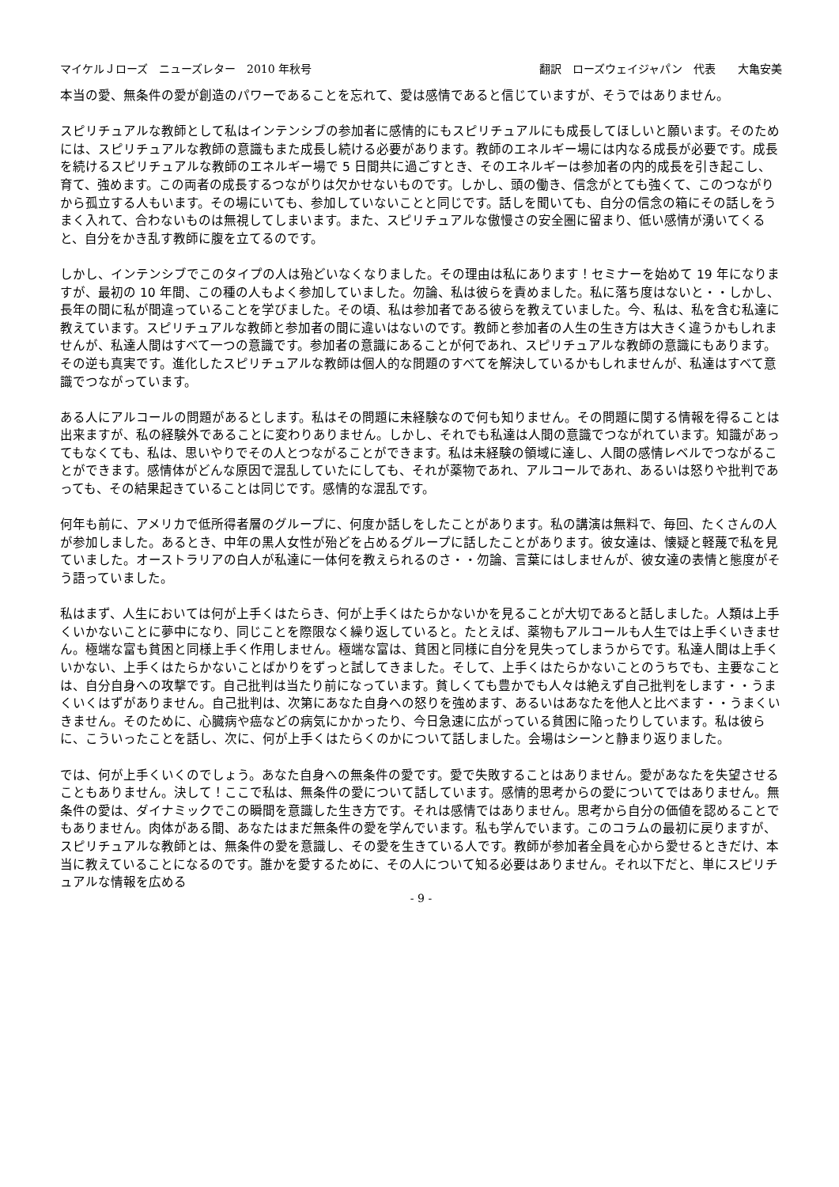マイケルＪローズ　ニューズレター　2010 年秋号 翻訳　ローズウェイジャパン　代表　　大亀安美
本当の愛、無条件の愛が創造のパワーであることを忘れて、愛は感情であると信じていますが、そうではありません。
スピリチュアルな教師として私はインテンシブの参加者に感情的にもスピリチュアルにも成長してほしいと願います。そのためには、スピリチュアルな教師の意識もまた成長し続ける必要があります。教師のエネルギー場には内なる成長が必要です。成長を続けるスピリチュアルな教師のエネルギー場で 5 日間共に過ごすとき、そのエネルギーは参加者の内的成長を引き起こし、育て、強めます。この両者の成長するつながりは欠かせないものです。しかし、頭の働き、信念がとても強くて、このつながりから孤立する人もいます。その場にいても、参加していないことと同じです。話しを聞いても、自分の信念の箱にその話しをうまく入れて、合わないものは無視してしまいます。また、スピリチュアルな傲慢さの安全圏に留まり、低い感情が湧いてくると、自分をかき乱す教師に腹を立てるのです。
しかし、インテンシブでこのタイプの人は殆どいなくなりました。その理由は私にあります！セミナーを始めて 19 年になりますが、最初の 10 年間、この種の人もよく参加していました。勿論、私は彼らを責めました。私に落ち度はないと・・しかし、長年の間に私が間違っていることを学びました。その頃、私は参加者である彼らを教えていました。今、私は、私を含む私達に教えています。スピリチュアルな教師と参加者の間に違いはないのです。教師と参加者の人生の生き方は大きく違うかもしれませんが、私達人間はすべて一つの意識です。参加者の意識にあることが何であれ、スピリチュアルな教師の意識にもあります。その逆も真実です。進化したスピリチュアルな教師は個人的な問題のすべてを解決しているかもしれませんが、私達はすべて意識でつながっています。
ある人にアルコールの問題があるとします。私はその問題に未経験なので何も知りません。その問題に関する情報を得ることは出来ますが、私の経験外であることに変わりありません。しかし、それでも私達は人間の意識でつながれています。知識があってもなくても、私は、思いやりでその人とつながることができます。私は未経験の領域に達し、人間の感情レベルでつながることができます。感情体がどんな原因で混乱していたにしても、それが薬物であれ、アルコールであれ、あるいは怒りや批判であっても、その結果起きていることは同じです。感情的な混乱です。
何年も前に、アメリカで低所得者層のグループに、何度か話しをしたことがあります。私の講演は無料で、毎回、たくさんの人が参加しました。あるとき、中年の黒人女性が殆どを占めるグループに話したことがあります。彼女達は、懐疑と軽蔑で私を見ていました。オーストラリアの白人が私達に一体何を教えられるのさ・・勿論、言葉にはしませんが、彼女達の表情と態度がそう語っていました。
私はまず、人生においては何が上手くはたらき、何が上手くはたらかないかを見ることが大切であると話しました。人類は上手くいかないことに夢中になり、同じことを際限なく繰り返していると。たとえば、薬物もアルコールも人生では上手くいきません。極端な富も貧困と同様上手く作用しません。極端な富は、貧困と同様に自分を見失ってしまうからです。私達人間は上手くいかない、上手くはたらかないことばかりをずっと試してきました。そして、上手くはたらかないことのうちでも、主要なことは、自分自身への攻撃です。自己批判は当たり前になっています。貧しくても豊かでも人々は絶えず自己批判をします・・うまくいくはずがありません。自己批判は、次第にあなた自身への怒りを強めます、あるいはあなたを他人と比べます・・うまくいきません。そのために、心臓病や癌などの病気にかかったり、今日急速に広がっている貧困に陥ったりしています。私は彼らに、こういったことを話し、次に、何が上手くはたらくのかについて話しました。会場はシーンと静まり返りました。
では、何が上手くいくのでしょう。あなた自身への無条件の愛です。愛で失敗することはありません。愛があなたを失望させることもありません。決して！ここで私は、無条件の愛について話しています。感情的思考からの愛についてではありません。無条件の愛は、ダイナミックでこの瞬間を意識した生き方です。それは感情ではありません。思考から自分の価値を認めることでもありません。肉体がある間、あなたはまだ無条件の愛を学んでいます。私も学んでいます。このコラムの最初に戻りますが、スピリチュアルな教師とは、無条件の愛を意識し、その愛を生きている人です。教師が参加者全員を心から愛せるときだけ、本当に教えていることになるのです。誰かを愛するために、その人について知る必要はありません。それ以下だと、単にスピリチュアルな情報を広める
- 9 -